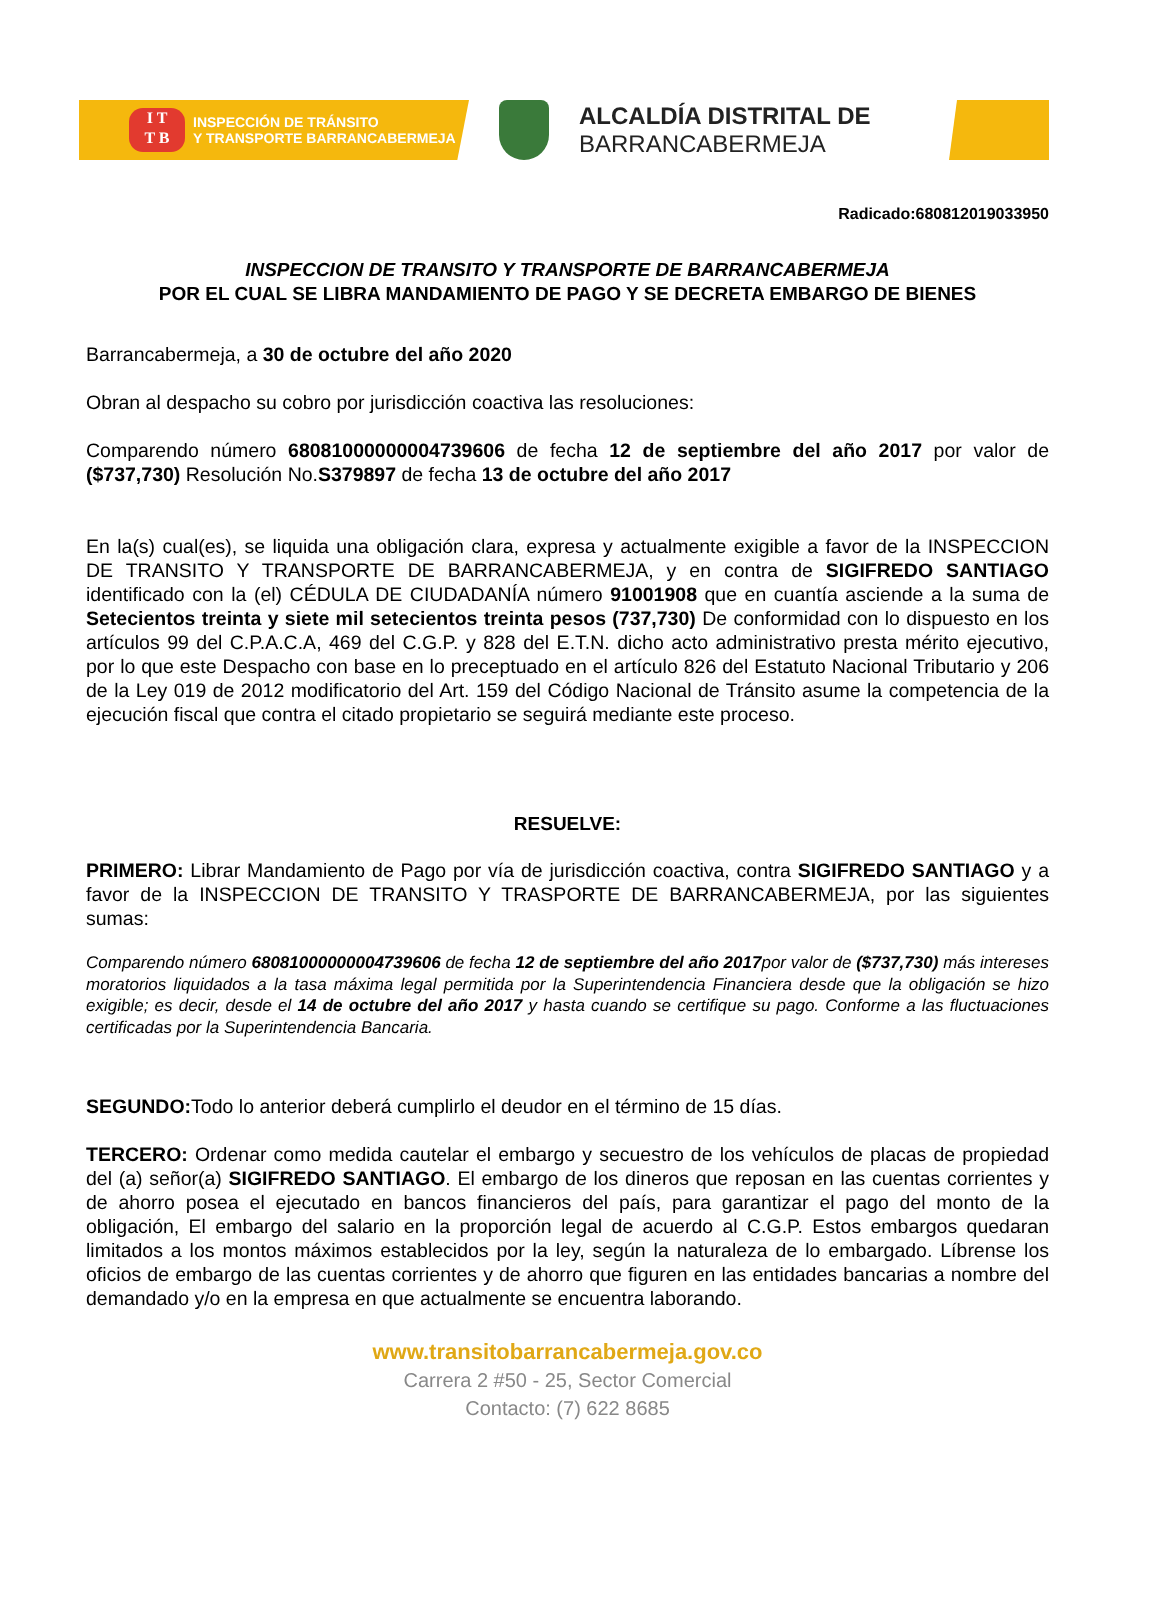I T
T B
INSPECCIÓN DE TRÁNSITO
Y TRANSPORTE BARRANCABERMEJA
ALCALDÍA DISTRITAL DE
BARRANCABERMEJA
Radicado:680812019033950
INSPECCION DE TRANSITO Y TRANSPORTE DE BARRANCABERMEJA
POR EL CUAL SE LIBRA MANDAMIENTO DE PAGO Y SE DECRETA EMBARGO DE BIENES
Barrancabermeja, a 30 de octubre del año 2020
Obran al despacho su cobro por jurisdicción coactiva las resoluciones:
Comparendo número 68081000000004739606 de fecha 12 de septiembre del año 2017 por valor de ($737,730) Resolución No.S379897 de fecha 13 de octubre del año 2017
En la(s) cual(es), se liquida una obligación clara, expresa y actualmente exigible a favor de la INSPECCION DE TRANSITO Y TRANSPORTE DE BARRANCABERMEJA, y en contra de SIGIFREDO SANTIAGO identificado con la (el) CÉDULA DE CIUDADANÍA número 91001908 que en cuantía asciende a la suma de Setecientos treinta y siete mil setecientos treinta pesos (737,730) De conformidad con lo dispuesto en los artículos 99 del C.P.A.C.A, 469 del C.G.P. y 828 del E.T.N. dicho acto administrativo presta mérito ejecutivo, por lo que este Despacho con base en lo preceptuado en el artículo 826 del Estatuto Nacional Tributario y 206 de la Ley 019 de 2012 modificatorio del Art. 159 del Código Nacional de Tránsito asume la competencia de la ejecución fiscal que contra el citado propietario se seguirá mediante este proceso.
RESUELVE:
PRIMERO: Librar Mandamiento de Pago por vía de jurisdicción coactiva, contra SIGIFREDO SANTIAGO y a favor de la INSPECCION DE TRANSITO Y TRASPORTE DE BARRANCABERMEJA, por las siguientes sumas:
Comparendo número 68081000000004739606 de fecha 12 de septiembre del año 2017por valor de ($737,730) más intereses moratorios liquidados a la tasa máxima legal permitida por la Superintendencia Financiera desde que la obligación se hizo exigible; es decir, desde el 14 de octubre del año 2017 y hasta cuando se certifique su pago. Conforme a las fluctuaciones certificadas por la Superintendencia Bancaria.
SEGUNDO: Todo lo anterior deberá cumplirlo el deudor en el término de 15 días.
TERCERO: Ordenar como medida cautelar el embargo y secuestro de los vehículos de placas de propiedad del (a) señor(a) SIGIFREDO SANTIAGO. El embargo de los dineros que reposan en las cuentas corrientes y de ahorro posea el ejecutado en bancos financieros del país, para garantizar el pago del monto de la obligación, El embargo del salario en la proporción legal de acuerdo al C.G.P. Estos embargos quedaran limitados a los montos máximos establecidos por la ley, según la naturaleza de lo embargado. Líbrense los oficios de embargo de las cuentas corrientes y de ahorro que figuren en las entidades bancarias a nombre del demandado y/o en la empresa en que actualmente se encuentra laborando.
www.transitobarrancabermeja.gov.co
Carrera 2 #50 - 25, Sector Comercial
Contacto: (7) 622 8685